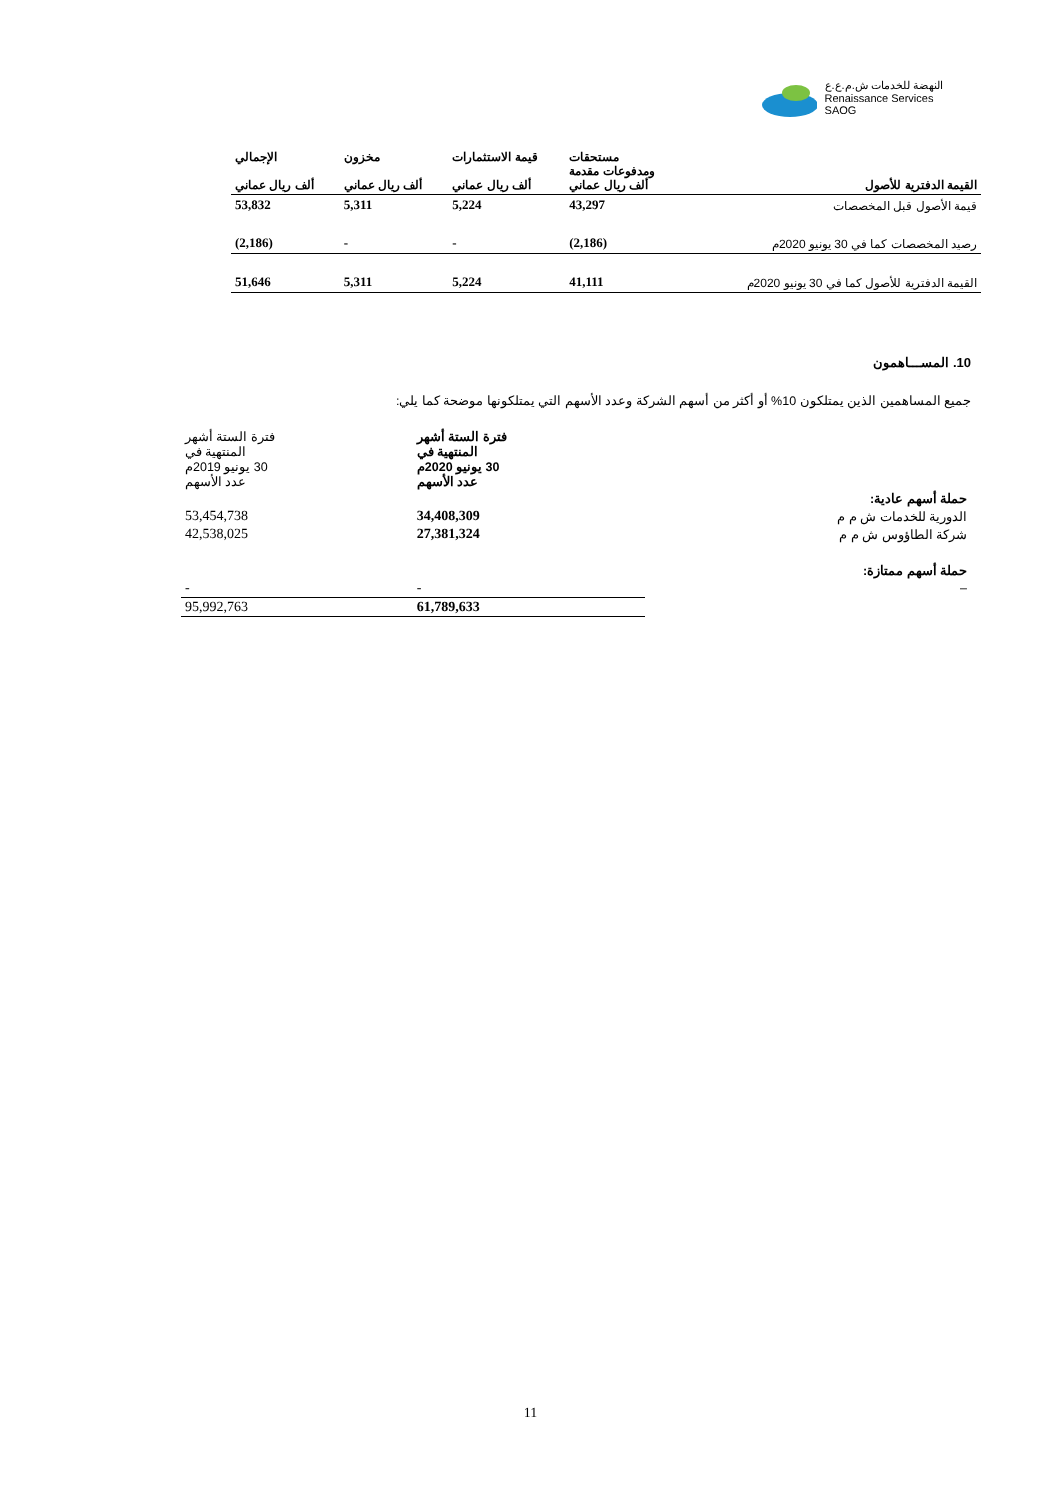النهضة للخدمات ش.م.ع.ع
Renaissance Services SAOG
| القيمة الدفترية للأصول | مستحقات ومدفوعات مقدمة ألف ريال عماني | قيمة الاستثمارات ألف ريال عماني | مخزون ألف ريال عماني | الإجمالي ألف ريال عماني |
| --- | --- | --- | --- | --- |
| قيمة الأصول قبل المخصصات | 43,297 | 5,224 | 5,311 | 53,832 |
| رصيد المخصصات كما في 30 يونيو 2020م | (2,186) | - | - | (2,186) |
| القيمة الدفترية للأصول كما في 30 يونيو 2020م | 41,111 | 5,224 | 5,311 | 51,646 |
10. المســـاهمون
جميع المساهمين الذين يمتلكون 10% أو أكثر من أسهم الشركة وعدد الأسهم التي يمتلكونها موضحة كما يلي:
| | فترة الستة أشهر المنتهية في 30 يونيو 2020م عدد الأسهم | فترة الستة أشهر المنتهية في 30 يونيو 2019م عدد الأسهم |
| حملة أسهم عادية: | | |
| الدورية للخدمات ش م م | 34,408,309 | 53,454,738 |
| شركة الطاؤوس ش م م | 27,381,324 | 42,538,025 |
| حملة أسهم ممتازة: | | |
| – | - | - |
| | 61,789,633 | 95,992,763 |
11